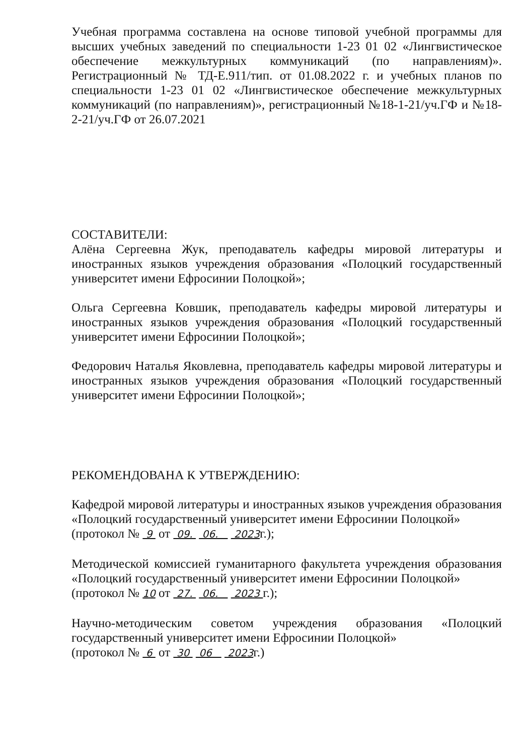Учебная программа составлена на основе типовой учебной программы для высших учебных заведений по специальности 1-23 01 02 «Лингвистическое обеспечение межкультурных коммуникаций (по направлениям)». Регистрационный № ТД-Е.911/тип. от 01.08.2022 г. и учебных планов по специальности 1-23 01 02 «Лингвистическое обеспечение межкультурных коммуникаций (по направлениям)», регистрационный №18-1-21/уч.ГФ и №18-2-21/уч.ГФ от 26.07.2021
СОСТАВИТЕЛИ:
Алёна Сергеевна Жук, преподаватель кафедры мировой литературы и иностранных языков учреждения образования «Полоцкий государственный университет имени Ефросинии Полоцкой»;
Ольга Сергеевна Ковшик, преподаватель кафедры мировой литературы и иностранных языков учреждения образования «Полоцкий государственный университет имени Ефросинии Полоцкой»;
Федорович Наталья Яковлевна, преподаватель кафедры мировой литературы и иностранных языков учреждения образования «Полоцкий государственный университет имени Ефросинии Полоцкой»;
РЕКОМЕНДОВАНА К УТВЕРЖДЕНИЮ:
Кафедрой мировой литературы и иностранных языков учреждения образования «Полоцкий государственный университет имени Ефросинии Полоцкой»
(протокол № 9 от 09. 06. 2023г.);
Методической комиссией гуманитарного факультета учреждения образования «Полоцкий государственный университет имени Ефросинии Полоцкой»
(протокол № 10 от 27. 06. 2023 г.);
Научно-методическим советом учреждения образования «Полоцкий государственный университет имени Ефросинии Полоцкой»
(протокол № 6 от 30 06 2023г.)